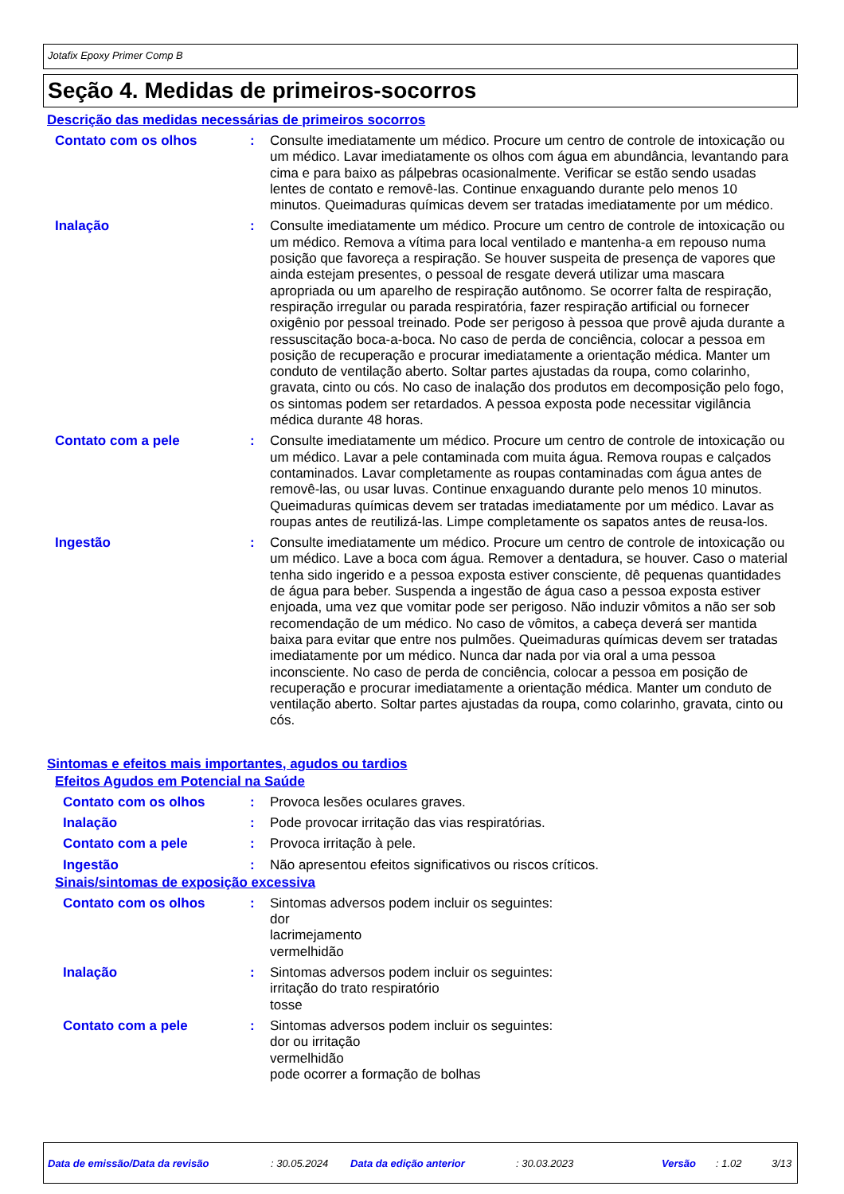Jotafix Epoxy Primer Comp B
Seção 4. Medidas de primeiros-socorros
Descrição das medidas necessárias de primeiros socorros
Contato com os olhos : Consulte imediatamente um médico. Procure um centro de controle de intoxicação ou um médico. Lavar imediatamente os olhos com água em abundância, levantando para cima e para baixo as pálpebras ocasionalmente. Verificar se estão sendo usadas lentes de contato e removê-las. Continue enxaguando durante pelo menos 10 minutos. Queimaduras químicas devem ser tratadas imediatamente por um médico.
Inalação : Consulte imediatamente um médico. Procure um centro de controle de intoxicação ou um médico. Remova a vítima para local ventilado e mantenha-a em repouso numa posição que favoreça a respiração. Se houver suspeita de presença de vapores que ainda estejam presentes, o pessoal de resgate deverá utilizar uma mascara apropriada ou um aparelho de respiração autônomo. Se ocorrer falta de respiração, respiração irregular ou parada respiratória, fazer respiração artificial ou fornecer oxigênio por pessoal treinado. Pode ser perigoso à pessoa que provê ajuda durante a ressuscitação boca-a-boca. No caso de perda de conciência, colocar a pessoa em posição de recuperação e procurar imediatamente a orientação médica. Manter um conduto de ventilação aberto. Soltar partes ajustadas da roupa, como colarinho, gravata, cinto ou cós. No caso de inalação dos produtos em decomposição pelo fogo, os sintomas podem ser retardados. A pessoa exposta pode necessitar vigilância médica durante 48 horas.
Contato com a pele : Consulte imediatamente um médico. Procure um centro de controle de intoxicação ou um médico. Lavar a pele contaminada com muita água. Remova roupas e calçados contaminados. Lavar completamente as roupas contaminadas com água antes de removê-las, ou usar luvas. Continue enxaguando durante pelo menos 10 minutos. Queimaduras químicas devem ser tratadas imediatamente por um médico. Lavar as roupas antes de reutilizá-las. Limpe completamente os sapatos antes de reusa-los.
Ingestão : Consulte imediatamente um médico. Procure um centro de controle de intoxicação ou um médico. Lave a boca com água. Remover a dentadura, se houver. Caso o material tenha sido ingerido e a pessoa exposta estiver consciente, dê pequenas quantidades de água para beber. Suspenda a ingestão de água caso a pessoa exposta estiver enjoada, uma vez que vomitar pode ser perigoso. Não induzir vômitos a não ser sob recomendação de um médico. No caso de vômitos, a cabeça deverá ser mantida baixa para evitar que entre nos pulmões. Queimaduras químicas devem ser tratadas imediatamente por um médico. Nunca dar nada por via oral a uma pessoa inconsciente. No caso de perda de conciência, colocar a pessoa em posição de recuperação e procurar imediatamente a orientação médica. Manter um conduto de ventilação aberto. Soltar partes ajustadas da roupa, como colarinho, gravata, cinto ou cós.
Sintomas e efeitos mais importantes, agudos ou tardios
Efeitos Agudos em Potencial na Saúde
Contato com os olhos : Provoca lesões oculares graves.
Inalação : Pode provocar irritação das vias respiratórias.
Contato com a pele : Provoca irritação à pele.
Ingestão : Não apresentou efeitos significativos ou riscos críticos.
Sinais/sintomas de exposição excessiva
Contato com os olhos : Sintomas adversos podem incluir os seguintes:
dor
lacrimejamento
vermelhidão
Inalação : Sintomas adversos podem incluir os seguintes:
irritação do trato respiratório
tosse
Contato com a pele : Sintomas adversos podem incluir os seguintes:
dor ou irritação
vermelhidão
pode ocorrer a formação de bolhas
Data de emissão/Data da revisão: 30.05.2024 Data da edição anterior: 30.03.2023 Versão: 1.02 3/13